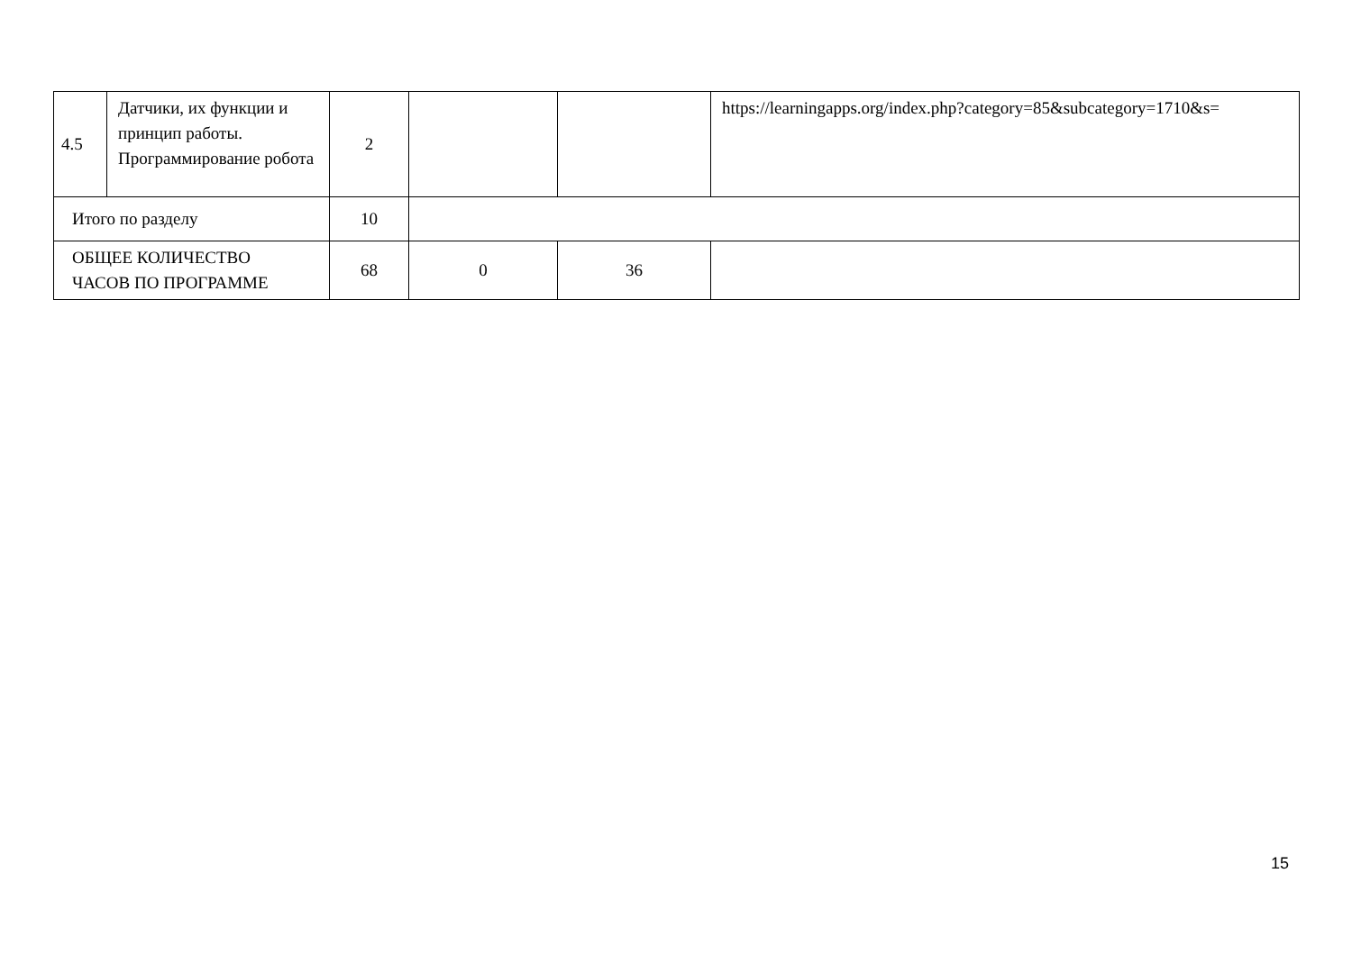| 4.5 | Датчики, их функции и принцип работы. Программирование робота | 2 | | | https://learningapps.org/index.php?category=85&subcategory=1710&s= |
| Итого по разделу | | 10 | | | |
| ОБЩЕЕ КОЛИЧЕСТВО ЧАСОВ ПО ПРОГРАММЕ | | 68 | 0 | 36 | |
15